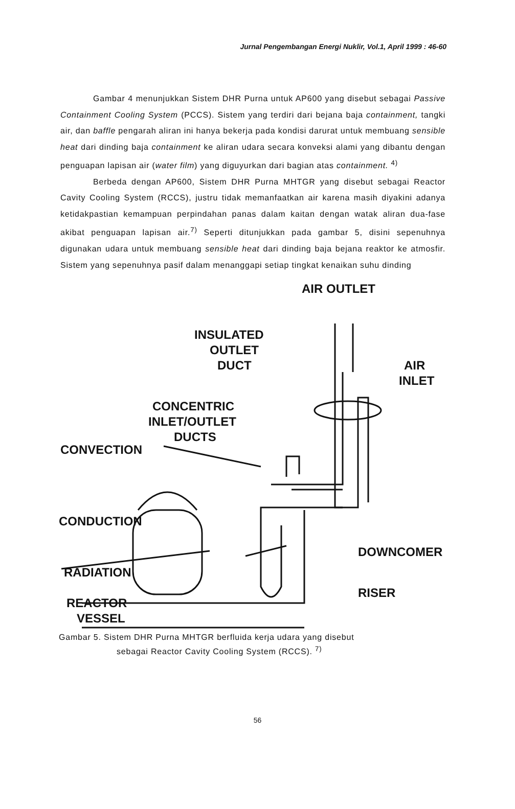Jurnal Pengembangan Energi Nuklir, Vol.1, April 1999 : 46-60
Gambar 4 menunjukkan Sistem DHR Purna untuk AP600 yang disebut sebagai Passive Containment Cooling System (PCCS). Sistem yang terdiri dari bejana baja containment, tangki air, dan baffle pengarah aliran ini hanya bekerja pada kondisi darurat untuk membuang sensible heat dari dinding baja containment ke aliran udara secara konveksi alami yang dibantu dengan penguapan lapisan air (water film) yang diguyurkan dari bagian atas containment. <sup>4)</sup>
Berbeda dengan AP600, Sistem DHR Purna MHTGR yang disebut sebagai Reactor Cavity Cooling System (RCCS), justru tidak memanfaatkan air karena masih diyakini adanya ketidakpastian kemampuan perpindahan panas dalam kaitan dengan watak aliran dua-fase akibat penguapan lapisan air.<sup>7)</sup> Seperti ditunjukkan pada gambar 5, disini sepenuhnya digunakan udara untuk membuang sensible heat dari dinding baja bejana reaktor ke atmosfir. Sistem yang sepenuhnya pasif dalam menanggapi setiap tingkat kenaikan suhu dinding
AIR OUTLET
INSULATED
OUTLET
DUCT
AIR
INLET
CONCENTRIC
INLET/OUTLET
DUCTS
CONVECTION
CONDUCTION
DOWNCOMER
RADIATION
RISER
REACTOR
VESSEL
Gambar 5. Sistem DHR Purna MHTGR berfluida kerja udara yang disebut
sebagai Reactor Cavity Cooling System (RCCS). <sup>7)</sup>
56